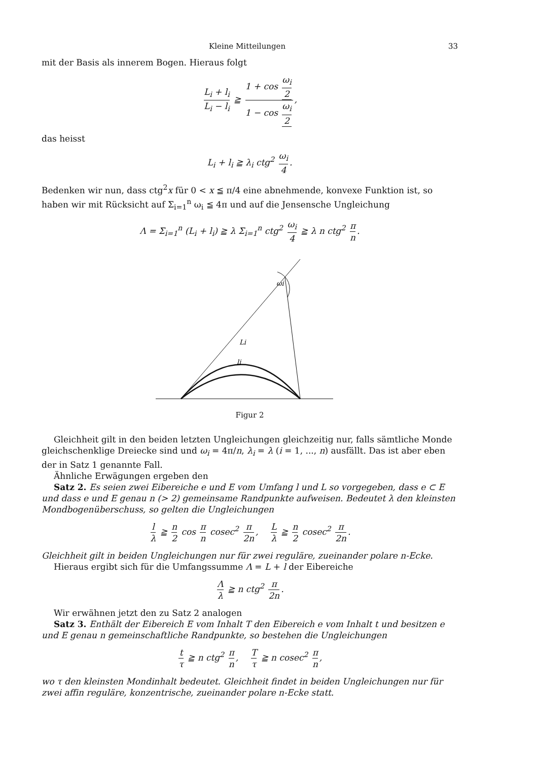Kleine Mitteilungen 33
mit der Basis als innerem Bogen. Hieraus folgt
L<sub>i</sub> + l<sub>i</sub> L<sub>i</sub> − l<sub>i</sub> ≧ 1 + cos ω<sub>i</sub> 2 1 − cos ω<sub>i</sub> 2,
das heisst
L<sub>i</sub> + l<sub>i</sub> ≧ λ<sub>i</sub> ctg<sup>2</sup> ω<sub>i</sub> 4.
Bedenken wir nun, dass ctg<sup>2</sup>x für 0 < x ≦ π/4 eine abnehmende, konvexe Funktion ist, so haben wir mit Rücksicht auf Σ<sub>i=1</sub><sup>n</sup> ω<sub>i</sub> ≦ 4π und auf die Jensensche Ungleichung
Λ = Σ<sub>i=1</sub><sup>n</sup> (L<sub>i</sub> + l<sub>i</sub>) ≧ λ Σ<sub>i=1</sub><sup>n</sup> ctg<sup>2</sup> ω<sub>i</sub> 4 ≧ λ n ctg<sup>2</sup> π n.
ωi
Li
li
Figur 2
Gleichheit gilt in den beiden letzten Ungleichungen gleichzeitig nur, falls sämtliche Monde gleichschenklige Dreiecke sind und ω<sub>i</sub> = 4π/n, λ<sub>i</sub> = λ (i = 1, ..., n) ausfällt. Das ist aber eben der in Satz 1 genannte Fall.
Ähnliche Erwägungen ergeben den
Satz 2. Es seien zwei Eibereiche e und E vom Umfang l und L so vorgegeben, dass e ⊂ E und dass e und E genau n (> 2) gemeinsame Randpunkte aufweisen. Bedeutet λ den kleinsten Mondbogenüberschuss, so gelten die Ungleichungen
l λ ≧ n 2 cos π n cosec<sup>2</sup> π 2n, L λ ≧ n 2 cosec<sup>2</sup> π 2n.
Gleichheit gilt in beiden Ungleichungen nur für zwei reguläre, zueinander polare n-Ecke.
Hieraus ergibt sich für die Umfangssumme Λ = L + l der Eibereiche
Λλ ≧ n ctg<sup>2</sup> π 2n.
Wir erwähnen jetzt den zu Satz 2 analogen
Satz 3. Enthält der Eibereich E vom Inhalt T den Eibereich e vom Inhalt t und besitzen e und E genau n gemeinschaftliche Randpunkte, so bestehen die Ungleichungen
t τ ≧ n ctg<sup>2</sup> π n, T τ ≧ n cosec<sup>2</sup> π n,
wo τ den kleinsten Mondinhalt bedeutet. Gleichheit findet in beiden Ungleichungen nur für zwei affin reguläre, konzentrische, zueinander polare n-Ecke statt.